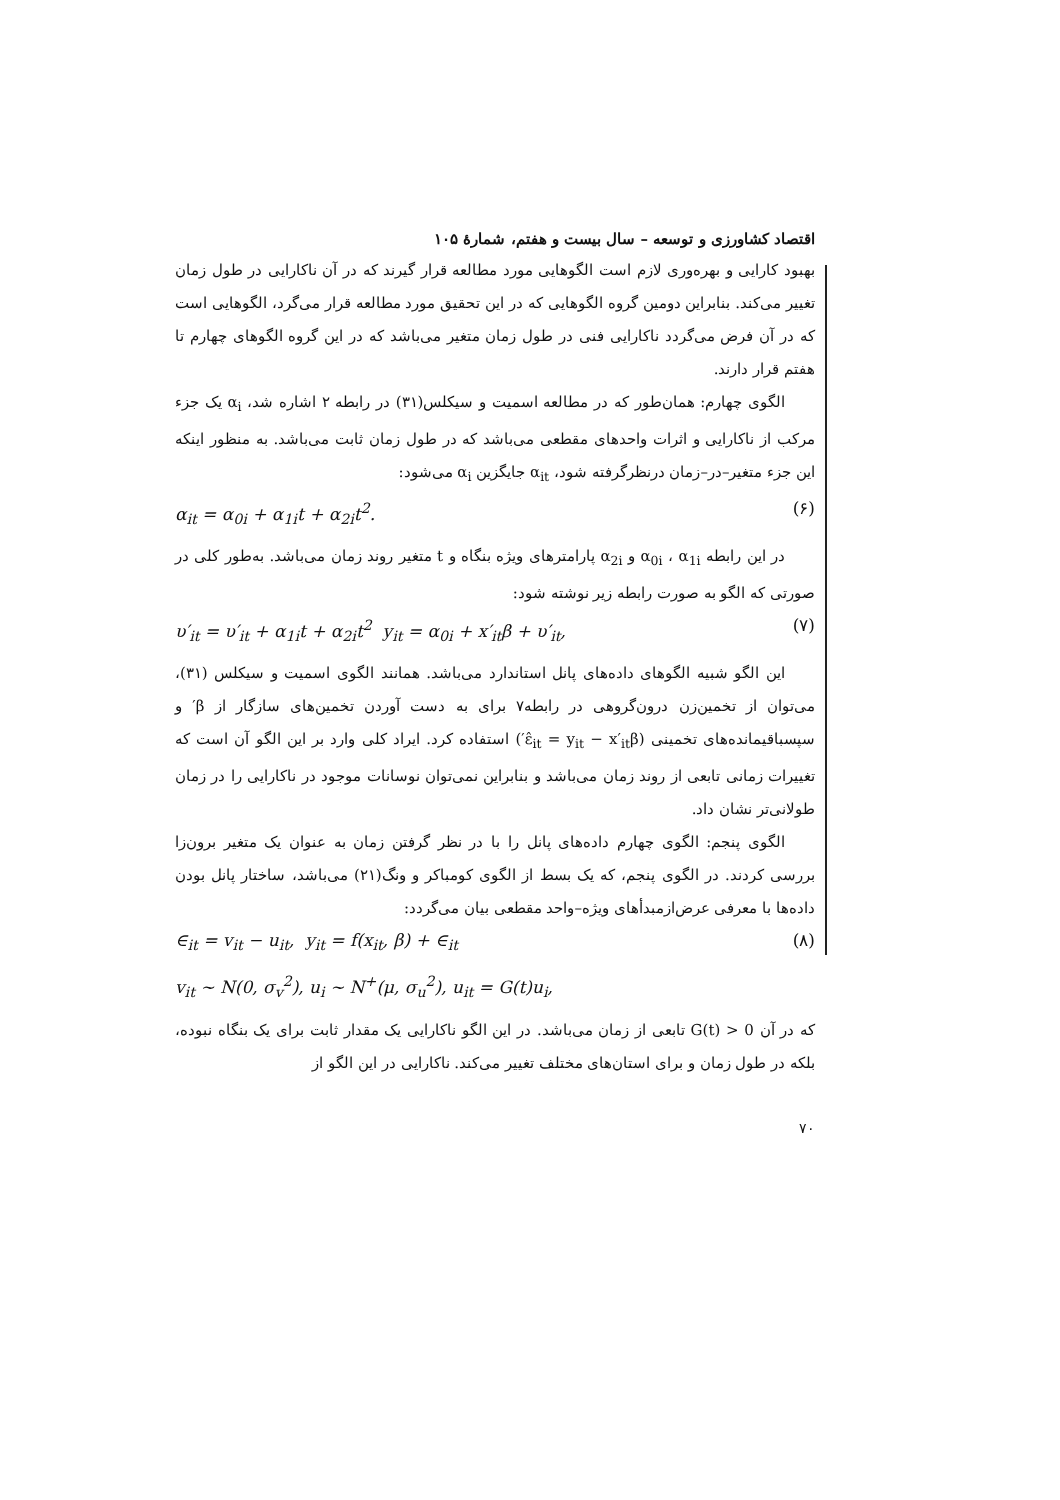اقتصاد کشاورزی و توسعه – سال بیست و هفتم، شمارۀ ۱۰۵
بهبود کارایی و بهره‌وری لازم است الگوهایی مورد مطالعه قرار گیرند که در آن ناکارایی در طول زمان تغییر می‌کند. بنابراین دومین گروه الگوهایی که در این تحقیق مورد مطالعه قرار می‌گرد، الگوهایی است که در آن فرض می‌گردد ناکارایی فنی در طول زمان متغیر می‌باشد که در این گروه الگوهای چهارم تا هفتم قرار دارند.
الگوی چهارم: همان‌طور که در مطالعه اسمیت و سیکلس(۳۱) در رابطه ۲ اشاره شد، α<sub>i</sub> یک جزء مرکب از ناکارایی و اثرات واحدهای مقطعی می‌باشد که در طول زمان ثابت می‌باشد. به منظور اینکه این جزء متغیر–در–زمان درنظرگرفته شود، α<sub>it</sub> جایگزین α<sub>i</sub> می‌شود:
α<sub>it</sub> = α<sub>0i</sub> + α<sub>1i</sub>t + α<sub>2i</sub>t<sup>2</sup>. (۶)
در این رابطه α<sub>0i</sub> ، α<sub>1i</sub> و α<sub>2i</sub> پارامترهای ویژه بنگاه و t متغیر روند زمان می‌باشد. به‌طور کلی در صورتی که الگو به صورت رابطه زیر نوشته شود:
υ′<sub>it</sub> = υ′<sub>it</sub> + α<sub>1i</sub>t + α<sub>2i</sub>t<sup>2</sup> y<sub>it</sub> = α<sub>0i</sub> + x′<sub>it</sub>β + υ′<sub>it</sub>, (۷)
این الگو شبیه الگوهای داده‌های پانل استاندارد می‌باشد. همانند الگوی اسمیت و سیکلس (۳۱)، می‌توان از تخمین‌زن درون‌گروهی در رابطه۷ برای به دست آوردن تخمین‌های سازگار از β′ و سپسباقیمانده‌های تخمینی (ε̂<sub>it</sub> = y<sub>it</sub> − x′<sub>it</sub>β′) استفاده کرد. ایراد کلی وارد بر این الگو آن است که تغییرات زمانی تابعی از روند زمان می‌باشد و بنابراین نمی‌توان نوسانات موجود در ناکارایی را در زمان طولانی‌تر نشان داد.
الگوی پنجم: الگوی چهارم داده‌های پانل را با در نظر گرفتن زمان به عنوان یک متغیر برون‌زا بررسی کردند. در الگوی پنجم، که یک بسط از الگوی کومباکر و ونگ(۲۱) می‌باشد، ساختار پانل بودن داده‌ها با معرفی عرض‌ازمبدأهای ویژه–واحد مقطعی بیان می‌گردد:
∈<sub>it</sub> = v<sub>it</sub> − u<sub>it</sub>, y<sub>it</sub> = f(x<sub>it</sub>, β) + ∈<sub>it</sub> (۸)
v<sub>it</sub> ~ N(0, σ<sub>v</sub><sup>2</sup>), u<sub>i</sub> ~ N<sup>+</sup>(μ, σ<sub>u</sub><sup>2</sup>), u<sub>it</sub> = G(t)u<sub>i</sub>,
که در آن G(t) > 0 تابعی از زمان می‌باشد. در این الگو ناکارایی یک مقدار ثابت برای یک بنگاه نبوده، بلکه در طول زمان و برای استان‌های مختلف تغییر می‌کند. ناکارایی در این الگو از
۷۰